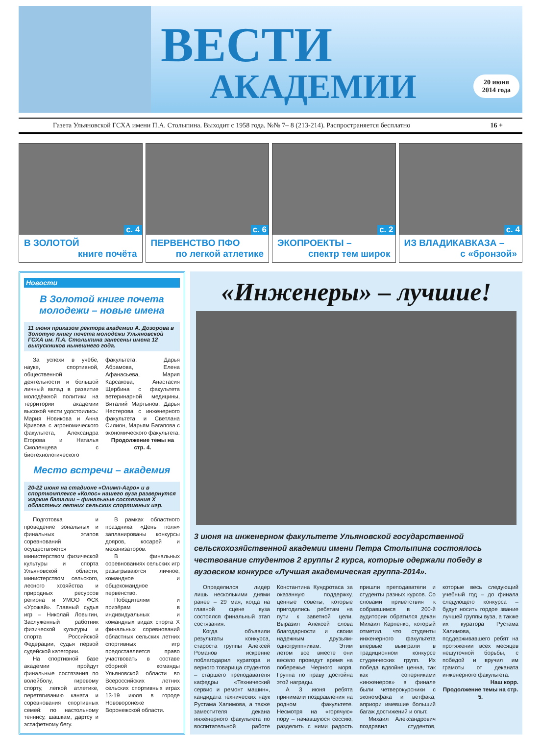ВЕСТИ
АКАДЕМИИ
20 июня
2014 года
Газета Ульяновской ГСХА имени П.А. Столыпина. Выходит с 1958 года. №№ 7– 8 (213-214). Распространяется бесплатно 16 +
с. 4
В ЗОЛОТОЙ
книге почёта
с. 6
ПЕРВЕНСТВО ПФО
по легкой атлетике
с. 2
ЭКОПРОЕКТЫ –
спектр тем широк
с. 4
ИЗ ВЛАДИКАВКАЗА –
с «бронзой»
Новости
В Золотой книге почета молодежи – новые имена
11 июня приказом ректора академии А. Дозорова в Золотую книгу почёта молодёжи Ульяновской ГСХА им. П.А. Столыпина занесены имена 12 выпускников нынешнего года.
За успехи в учёбе, науке, спортивной, общественной деятельности и большой личный вклад в развитие молодёжной политики на территории академии высокой чести удостоились: Мария Новикова и Анна Кривова с агрономического факультета, Александра Егорова и Наталья Смоленцева с биотехнологического факультета, Дарья Абрамова, Елена Афанасьева, Мария Карсакова, Анастасия Щербина с факультета ветеринарной медицины, Виталий Мартынов, Дарья Нестерова с инженерного факультета и Светлана Силион, Марьям Багапова с экономического факультета.
Продолжение темы на стр. 4.
Место встречи – академия
20-22 июня на стадионе «Олимп-Агро» и в спорткомплексе «Колос» нашего вуза развернутся жаркие баталии – финальные состязания X областных летних сельских спортивных игр.
Подготовка и проведение зональных и финальных этапов соревнований осуществляется министерством физической культуры и спорта Ульяновской области, министерством сельского, лесного хозяйства и природных ресурсов региона и УМОО ФСК «Урожай». Главный судья игр – Николай Ловыгин, Заслуженный работник физической культуры и спорта Российской Федерации, судья первой судейской категории.
На спортивной базе академии пройдут финальные состязания по волейболу, гиревому спорту, легкой атлетике, перетягиванию каната и соревнования спортивных семей: по настольному теннису, шашкам, дартсу и эстафетному бегу.
В рамках областного праздника «День поля» запланированы конкурсы дояров, косарей и механизаторов.
В финальных соревнованиях сельских игр разыгрываются личное, командное и общекомандное первенство.
Победителям и призёрам в индивидуальных и командных видах спорта X финальных соревнований областных сельских летних спортивных игр предоставляется право участвовать в составе сборной команды Ульяновской области во Всероссийских летних сельских спортивных играх 13-19 июля в городе Нововоронеже Воронежской области.
«Инженеры» – лучшие!
3 июня на инженерном факультете Ульяновской государственной сельскохозяйственной академии имени Петра Столыпина состоялось чествование студентов 2 группы 2 курса, которые одержали победу в вузовском конкурсе «Лучшая академическая группа-2014».
Определился лидер лишь несколькими днями ранее – 29 мая, когда на главной сцене вуза состоялся финальный этап состязания.
Когда объявили результаты конкурса, староста группы Алексей Романов искренне поблагодарил куратора и верного товарища студентов – старшего преподавателя кафедры «Технический сервис и ремонт машин», кандидата технических наук Рустама Халимова, а также заместителя декана инженерного факультета по воспитательной работе Константина Кундротаса за оказанную поддержку, ценные советы, которые пригодились ребятам на пути к заветной цели. Выразил Алексей слова благодарности и своим надежным друзьям-одногруппникам. Этим летом все вместе они весело проведут время на побережье Черного моря. Группа по праву достойна этой награды.
А 3 июня ребята принимали поздравления на родном факультете. Несмотря на «горячую» пору – начавшуюся сессию, разделить с ними радость пришли преподаватели и студенты разных курсов. Со словами приветствия к собравшимся в 200-й аудитории обратился декан Михаил Карпенко, который отметил, что студенты инженерного факультета впервые выиграли в традиционном конкурсе студенческих групп. Их победа вдвойне ценна, так как соперниками «инженеров» в финале были четверокурсники с экономфака и ветфака, априори имевшие больший багаж достижений и опыт.
Михаил Александрович поздравил студентов, которые весь следующий учебный год – до финала следующего конкурса – будут носить гордое звание лучшей группы вуза, а также их куратора Рустама Халимова, поддерживавшего ребят на протяжении всех месяцев нешуточной борьбы, с победой и вручил им грамоты от деканата инженерного факультета.
Наш корр.
Продолжение темы на стр. 5.